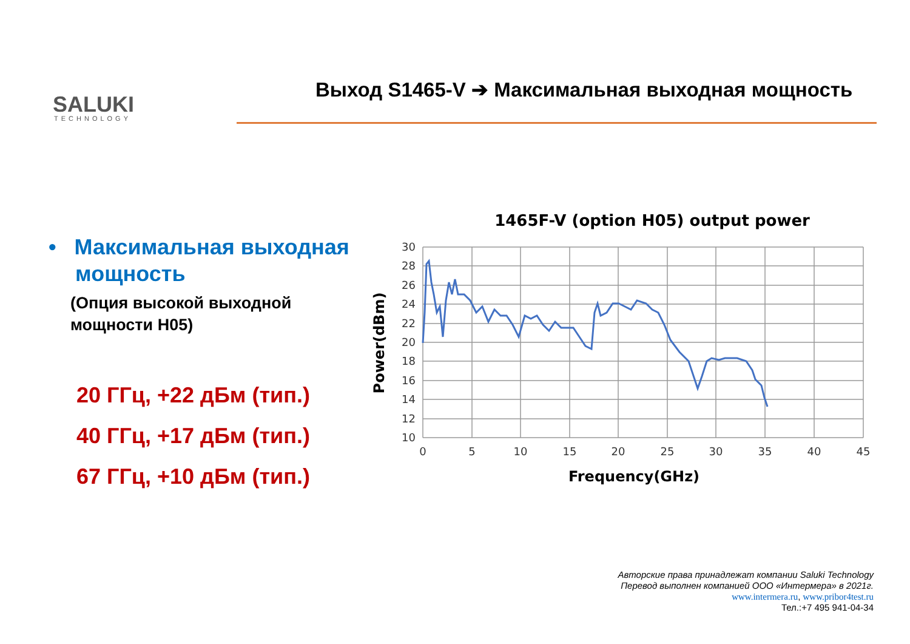SALUKI
TECHNOLOGY
Выход S1465-V ➔ Максимальная выходная мощность
• Максимальная выходная мощность
(Опция высокой выходной мощности H05)
20 ГГц, +22 дБм (тип.)
40 ГГц, +17 дБм (тип.)
67 ГГц, +10 дБм (тип.)
1465F-V (option H05) output power
30
28
26
24
22
20
18
16
14
12
10
0
5
10
15
20
25
30
35
40
45
Frequency(GHz)
Power(dBm)
Авторские права принадлежат компании Saluki Technology
Перевод выполнен компанией ООО «Интермера» в 2021г.
www.intermera.ru, www.pribor4test.ru
Тел.:+7 495 941-04-34